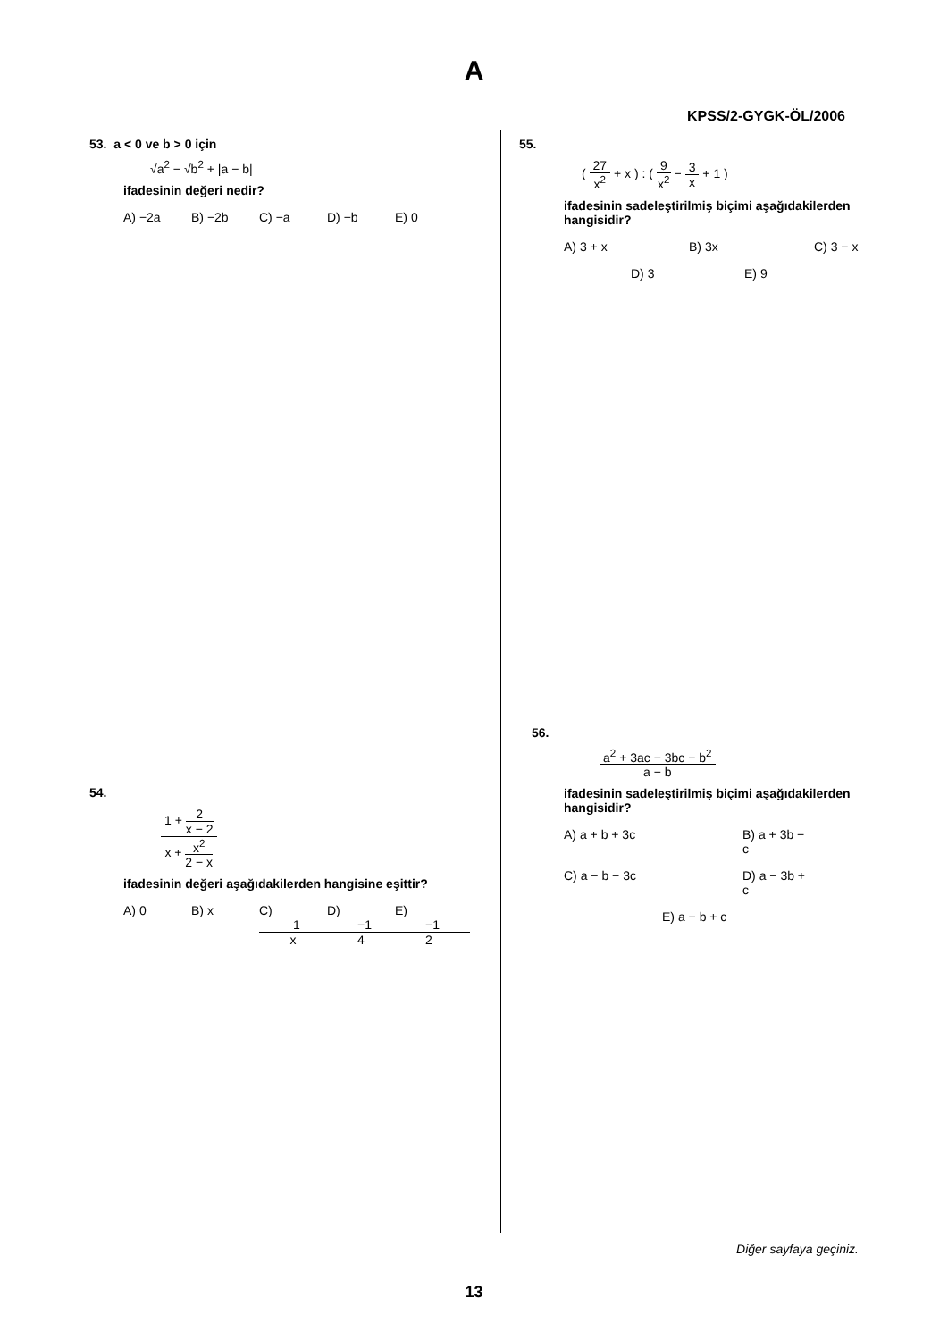A
KPSS/2-GYGK-ÖL/2006
53. a < 0 ve b > 0 için
√a<sup>2</sup> − √b<sup>2</sup> + |a − b|
ifadesinin değeri nedir?
A) −2a B) −2b C) −a D) −b E) 0
54.
1 + 2 x − 2 x + x<sup>2</sup> 2 − x
ifadesinin değeri aşağıdakilerden hangisine eşittir?
A) 0 B) x C) 1 x D) −1 4 E) −1 2
55.
( 27 x<sup>2</sup> + x ) : ( 9 x<sup>2</sup> − 3 x + 1 )
ifadesinin sadeleştirilmiş biçimi aşağıdakilerden hangisidir?
A) 3 + x B) 3x C) 3 − x
D) 3 E) 9
56.
a<sup>2</sup> + 3ac − 3bc − b<sup>2</sup> a − b
ifadesinin sadeleştirilmiş biçimi aşağıdakilerden hangisidir?
A) a + b + 3c B) a + 3b − c
C) a − b − 3c D) a − 3b + c
E) a − b + c
Diğer sayfaya geçiniz.
13